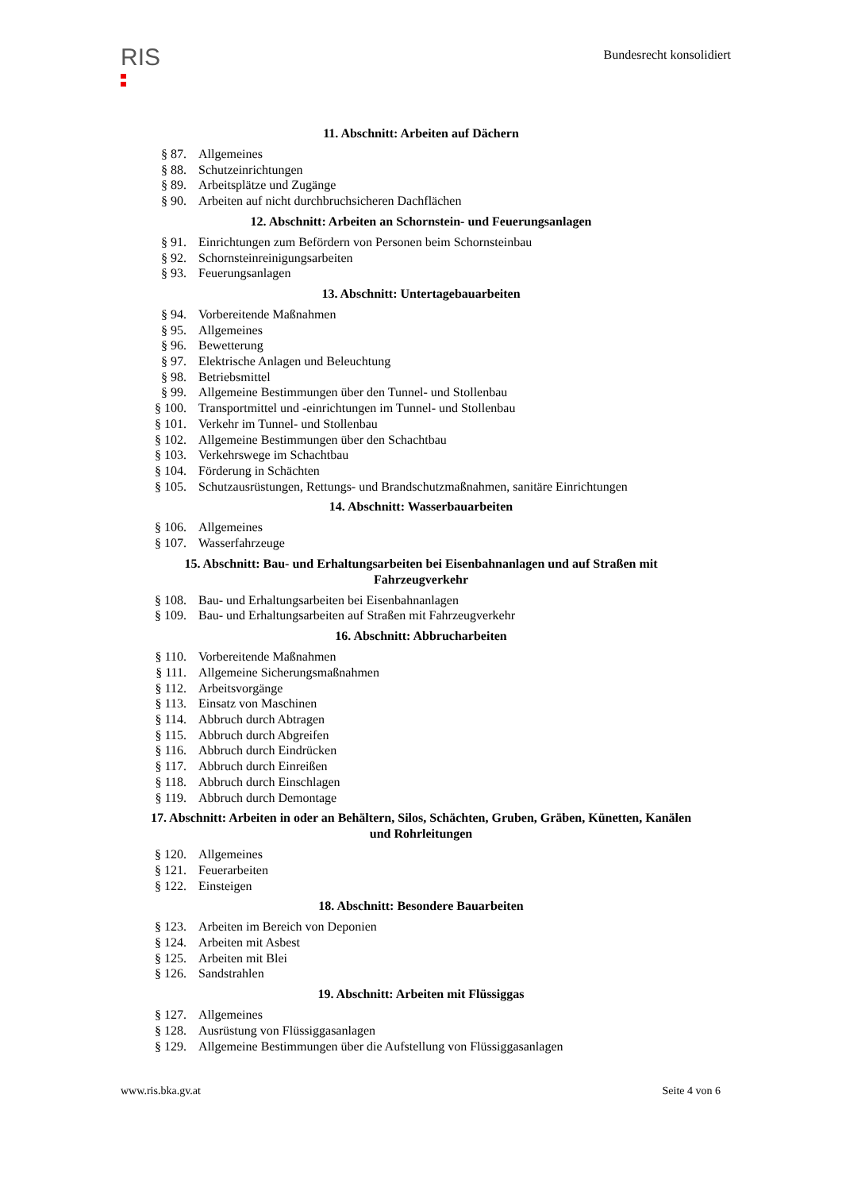RIS
Bundesrecht konsolidiert
11. Abschnitt: Arbeiten auf Dächern
§ 87. Allgemeines
§ 88. Schutzeinrichtungen
§ 89. Arbeitsplätze und Zugänge
§ 90. Arbeiten auf nicht durchbruchsicheren Dachflächen
12. Abschnitt: Arbeiten an Schornstein- und Feuerungsanlagen
§ 91. Einrichtungen zum Befördern von Personen beim Schornsteinbau
§ 92. Schornsteinreinigungsarbeiten
§ 93. Feuerungsanlagen
13. Abschnitt: Untertagebauarbeiten
§ 94. Vorbereitende Maßnahmen
§ 95. Allgemeines
§ 96. Bewetterung
§ 97. Elektrische Anlagen und Beleuchtung
§ 98. Betriebsmittel
§ 99. Allgemeine Bestimmungen über den Tunnel- und Stollenbau
§ 100. Transportmittel und -einrichtungen im Tunnel- und Stollenbau
§ 101. Verkehr im Tunnel- und Stollenbau
§ 102. Allgemeine Bestimmungen über den Schachtbau
§ 103. Verkehrswege im Schachtbau
§ 104. Förderung in Schächten
§ 105. Schutzausrüstungen, Rettungs- und Brandschutzmaßnahmen, sanitäre Einrichtungen
14. Abschnitt: Wasserbauarbeiten
§ 106. Allgemeines
§ 107. Wasserfahrzeuge
15. Abschnitt: Bau- und Erhaltungsarbeiten bei Eisenbahnanlagen und auf Straßen mit Fahrzeugverkehr
§ 108. Bau- und Erhaltungsarbeiten bei Eisenbahnanlagen
§ 109. Bau- und Erhaltungsarbeiten auf Straßen mit Fahrzeugverkehr
16. Abschnitt: Abbrucharbeiten
§ 110. Vorbereitende Maßnahmen
§ 111. Allgemeine Sicherungsmaßnahmen
§ 112. Arbeitsvorgänge
§ 113. Einsatz von Maschinen
§ 114. Abbruch durch Abtragen
§ 115. Abbruch durch Abgreifen
§ 116. Abbruch durch Eindrücken
§ 117. Abbruch durch Einreißen
§ 118. Abbruch durch Einschlagen
§ 119. Abbruch durch Demontage
17. Abschnitt: Arbeiten in oder an Behältern, Silos, Schächten, Gruben, Gräben, Künetten, Kanälen und Rohrleitungen
§ 120. Allgemeines
§ 121. Feuerarbeiten
§ 122. Einsteigen
18. Abschnitt: Besondere Bauarbeiten
§ 123. Arbeiten im Bereich von Deponien
§ 124. Arbeiten mit Asbest
§ 125. Arbeiten mit Blei
§ 126. Sandstrahlen
19. Abschnitt: Arbeiten mit Flüssiggas
§ 127. Allgemeines
§ 128. Ausrüstung von Flüssiggasanlagen
§ 129. Allgemeine Bestimmungen über die Aufstellung von Flüssiggasanlagen
www.ris.bka.gv.at Seite 4 von 6